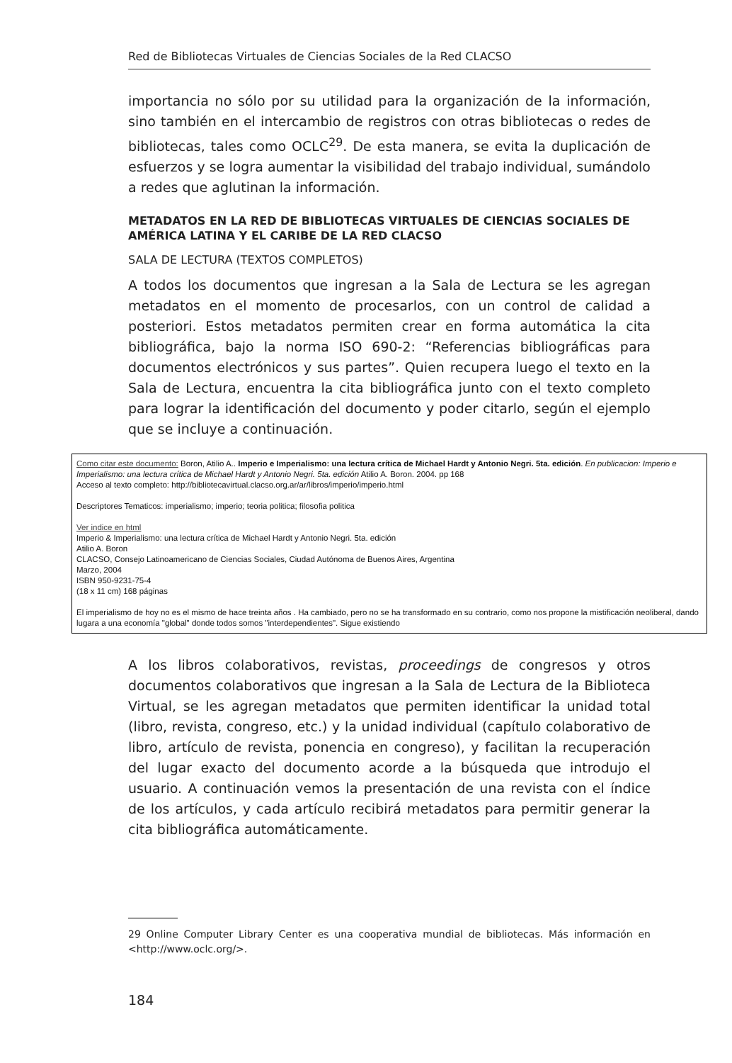Red de Bibliotecas Virtuales de Ciencias Sociales de la Red CLACSO
importancia no sólo por su utilidad para la organización de la información, sino también en el intercambio de registros con otras bibliotecas o redes de bibliotecas, tales como OCLC<sup>29</sup>. De esta manera, se evita la duplicación de esfuerzos y se logra aumentar la visibilidad del trabajo individual, sumándolo a redes que aglutinan la información.
METADATOS EN LA RED DE BIBLIOTECAS VIRTUALES DE CIENCIAS SOCIALES DE AMÉRICA LATINA Y EL CARIBE DE LA RED CLACSO
SALA DE LECTURA (TEXTOS COMPLETOS)
A todos los documentos que ingresan a la Sala de Lectura se les agregan metadatos en el momento de procesarlos, con un control de calidad a posteriori. Estos metadatos permiten crear en forma automática la cita bibliográfica, bajo la norma ISO 690-2: “Referencias bibliográficas para documentos electrónicos y sus partes”. Quien recupera luego el texto en la Sala de Lectura, encuentra la cita bibliográfica junto con el texto completo para lograr la identificación del documento y poder citarlo, según el ejemplo que se incluye a continuación.
Como citar este documento: Boron, Atilio A.. Imperio e Imperialismo: una lectura crítica de Michael Hardt y Antonio Negri. 5ta. edición. En publicacion: Imperio e Imperialismo: una lectura crítica de Michael Hardt y Antonio Negri. 5ta. edición Atilio A. Boron. 2004. pp 168
Acceso al texto completo: http://bibliotecavirtual.clacso.org.ar/ar/libros/imperio/imperio.html
Descriptores Tematicos: imperialismo; imperio; teoria politica; filosofia politica
Ver indice en html
Imperio & Imperialismo: una lectura crítica de Michael Hardt y Antonio Negri. 5ta. edición
Atilio A. Boron
CLACSO, Consejo Latinoamericano de Ciencias Sociales, Ciudad Autónoma de Buenos Aires, Argentina
Marzo, 2004
ISBN 950-9231-75-4
(18 x 11 cm) 168 páginas
El imperialismo de hoy no es el mismo de hace treinta años . Ha cambiado, pero no se ha transformado en su contrario, como nos propone la mistificación neoliberal, dando lugara a una economía "global" donde todos somos "interdependientes". Sigue existiendo
A los libros colaborativos, revistas, proceedings de congresos y otros documentos colaborativos que ingresan a la Sala de Lectura de la Biblioteca Virtual, se les agregan metadatos que permiten identificar la unidad total (libro, revista, congreso, etc.) y la unidad individual (capítulo colaborativo de libro, artículo de revista, ponencia en congreso), y facilitan la recuperación del lugar exacto del documento acorde a la búsqueda que introdujo el usuario. A continuación vemos la presentación de una revista con el índice de los artículos, y cada artículo recibirá metadatos para permitir generar la cita bibliográfica automáticamente.
29 Online Computer Library Center es una cooperativa mundial de bibliotecas. Más información en <http://www.oclc.org/>.
184